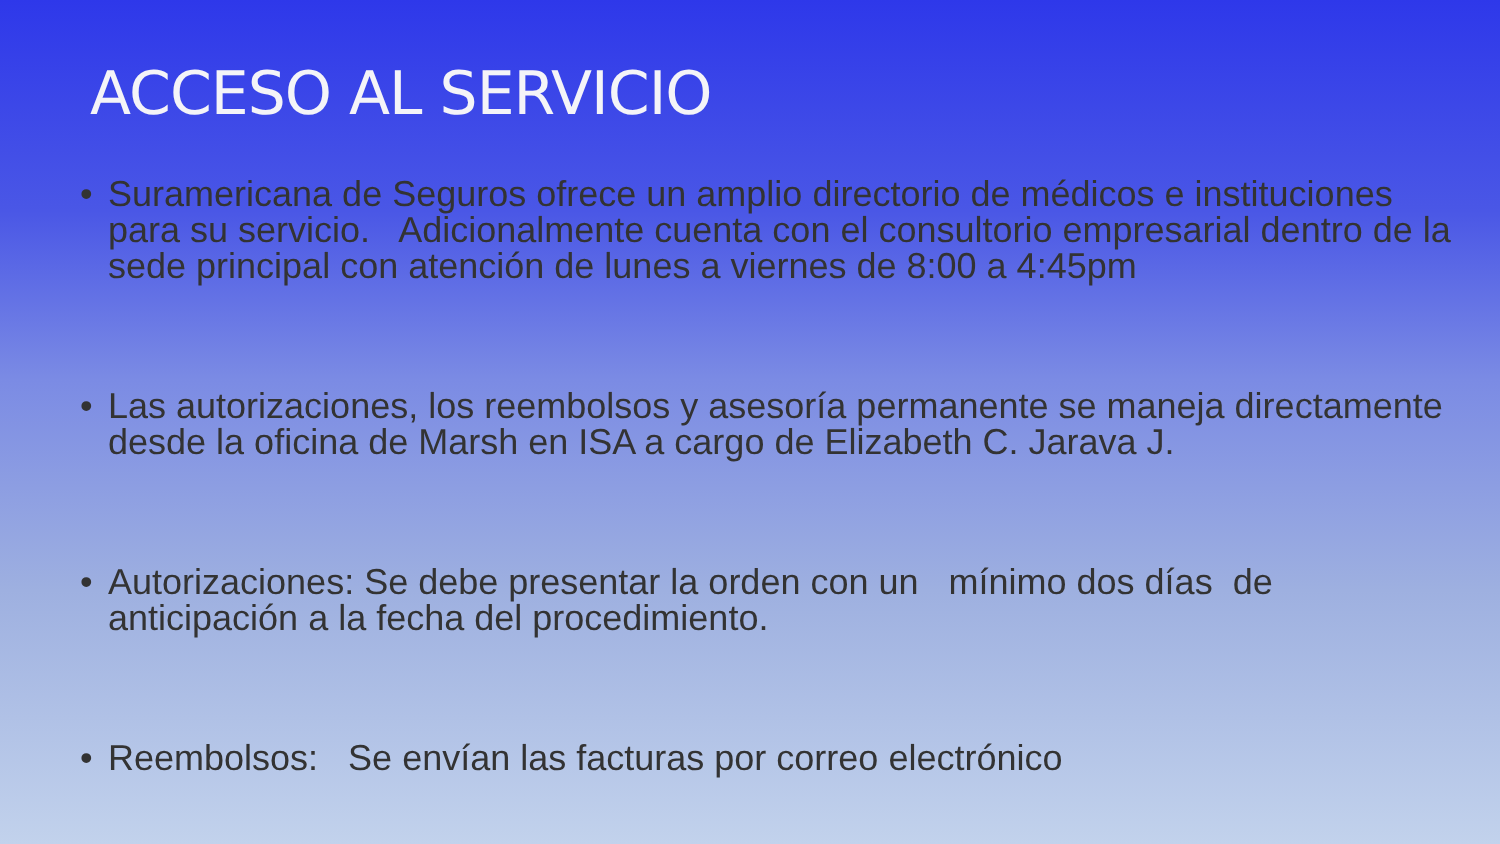ACCESO AL SERVICIO
• Suramericana de Seguros ofrece un amplio directorio de médicos e instituciones para su servicio. Adicionalmente cuenta con el consultorio empresarial dentro de la sede principal con atención de lunes a viernes de 8:00 a 4:45pm
• Las autorizaciones, los reembolsos y asesoría permanente se maneja directamente desde la oficina de Marsh en ISA a cargo de Elizabeth C. Jarava J.
• Autorizaciones: Se debe presentar la orden con un mínimo dos días de anticipación a la fecha del procedimiento.
• Reembolsos: Se envían las facturas por correo electrónico